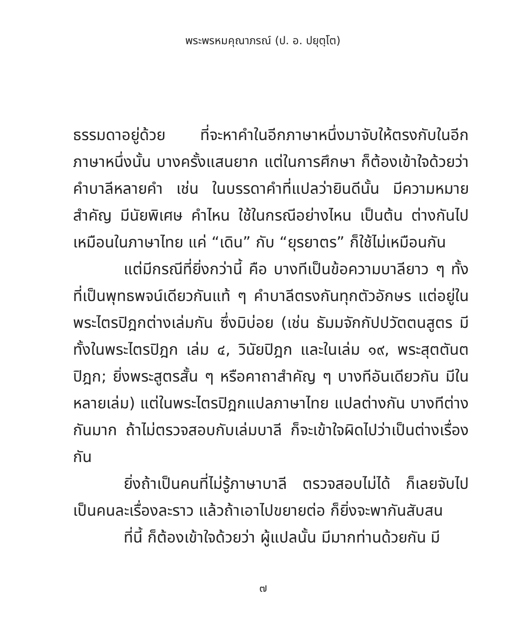พระพรหมคุณาภรณ์ (ป. อ. ปยุตฺโต)
ธรรมดาอยู่ด้วย ที่จะหาคำในอีกภาษาหนึ่งมาจับให้ตรงกับในอีกภาษาหนึ่งนั้น บางครั้งแสนยาก แต่ในการศึกษา ก็ต้องเข้าใจด้วยว่า คำบาลีหลายคำ เช่น ในบรรดาคำที่แปลว่ายินดีนั้น มีความหมายสำคัญ มีนัยพิเศษ คำไหน ใช้ในกรณีอย่างไหน เป็นต้น ต่างกันไป เหมือนในภาษาไทย แค่ “เดิน” กับ “ยุรยาตร” ก็ใช้ไม่เหมือนกัน
แต่มีกรณีที่ยิ่งกว่านี้ คือ บางทีเป็นข้อความบาลียาว ๆ ทั้งที่เป็นพุทธพจน์เดียวกันแท้ ๆ คำบาลีตรงกันทุกตัวอักษร แต่อยู่ในพระไตรปิฎกต่างเล่มกัน ซึ่งมิบ่อย (เช่น ธัมมจักกัปปวัตตนสูตร มีทั้งในพระไตรปิฎก เล่ม ๔, วินัยปิฎก และในเล่ม ๑๙, พระสุตตันตปิฎก; ยิ่งพระสูตรสั้น ๆ หรือคาถาสำคัญ ๆ บางทีอันเดียวกัน มีในหลายเล่ม) แต่ในพระไตรปิฎกแปลภาษาไทย แปลต่างกัน บางทีต่างกันมาก ถ้าไม่ตรวจสอบกับเล่มบาลี ก็จะเข้าใจผิดไปว่าเป็นต่างเรื่องกัน
ยิ่งถ้าเป็นคนที่ไม่รู้ภาษาบาลี ตรวจสอบไม่ได้ ก็เลยจับไปเป็นคนละเรื่องละราว แล้วถ้าเอาไปขยายต่อ ก็ยิ่งจะพากันสับสน
ที่นี้ ก็ต้องเข้าใจด้วยว่า ผู้แปลนั้น มีมากท่านด้วยกัน มี
๗